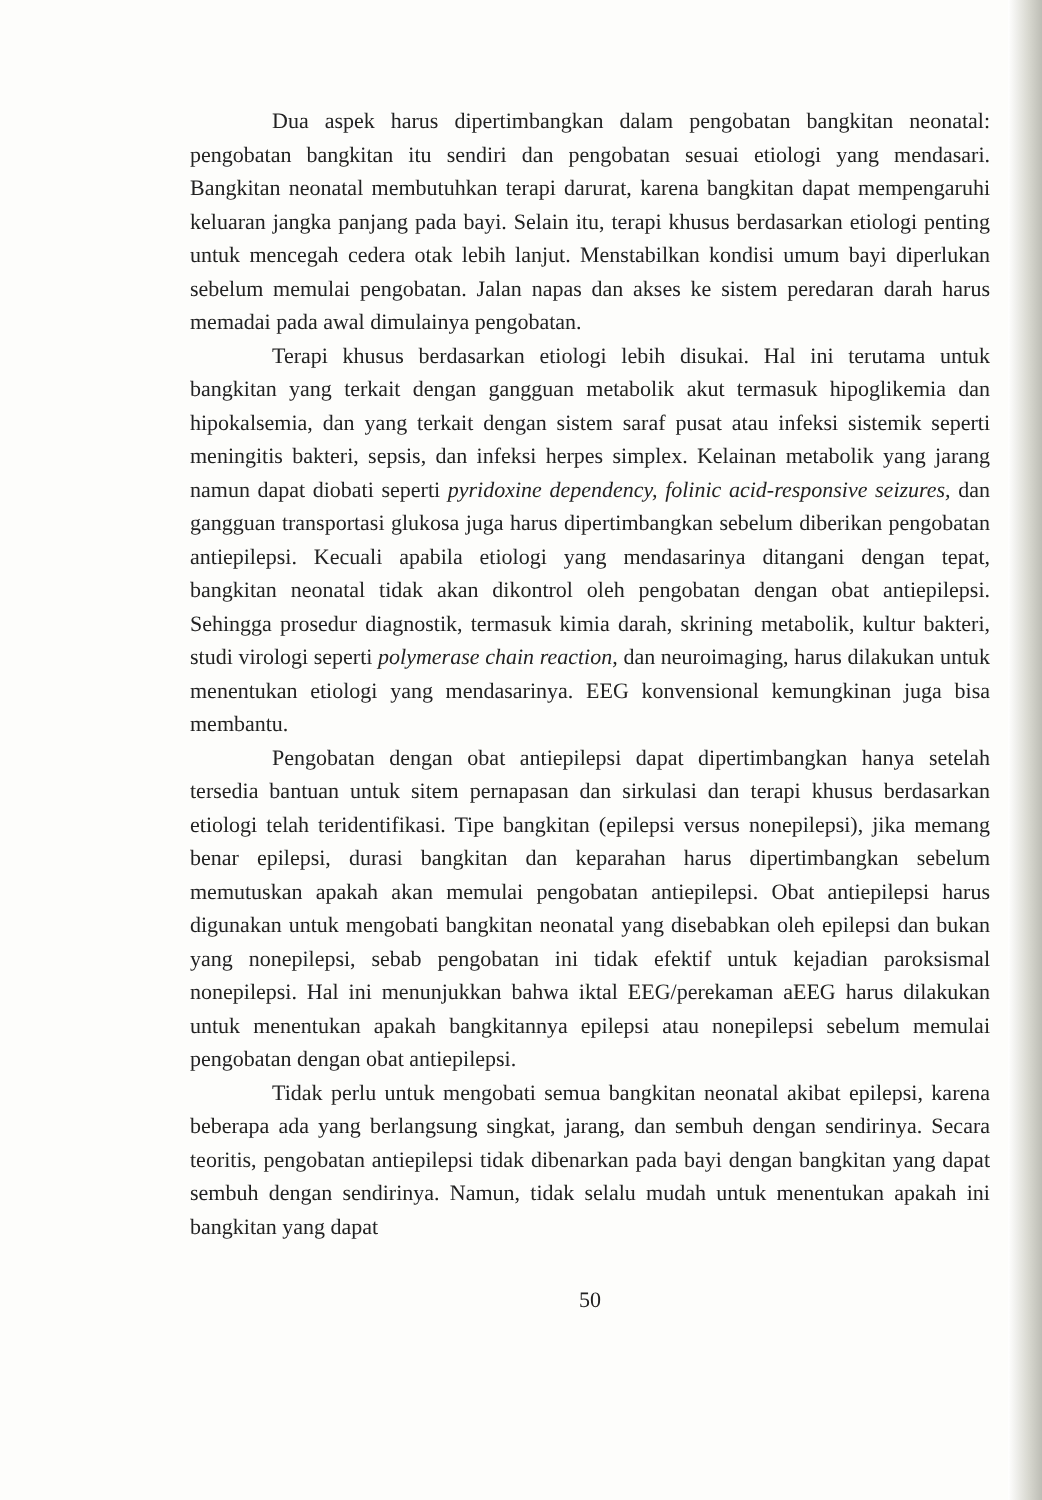Dua aspek harus dipertimbangkan dalam pengobatan bangkitan neonatal: pengobatan bangkitan itu sendiri dan pengobatan sesuai etiologi yang mendasari. Bangkitan neonatal membutuhkan terapi darurat, karena bangkitan dapat mempengaruhi keluaran jangka panjang pada bayi. Selain itu, terapi khusus berdasarkan etiologi penting untuk mencegah cedera otak lebih lanjut. Menstabilkan kondisi umum bayi diperlukan sebelum memulai pengobatan. Jalan napas dan akses ke sistem peredaran darah harus memadai pada awal dimulainya pengobatan.
Terapi khusus berdasarkan etiologi lebih disukai. Hal ini terutama untuk bangkitan yang terkait dengan gangguan metabolik akut termasuk hipoglikemia dan hipokalsemia, dan yang terkait dengan sistem saraf pusat atau infeksi sistemik seperti meningitis bakteri, sepsis, dan infeksi herpes simplex. Kelainan metabolik yang jarang namun dapat diobati seperti pyridoxine dependency, folinic acid-responsive seizures, dan gangguan transportasi glukosa juga harus dipertimbangkan sebelum diberikan pengobatan antiepilepsi. Kecuali apabila etiologi yang mendasarinya ditangani dengan tepat, bangkitan neonatal tidak akan dikontrol oleh pengobatan dengan obat antiepilepsi. Sehingga prosedur diagnostik, termasuk kimia darah, skrining metabolik, kultur bakteri, studi virologi seperti polymerase chain reaction, dan neuroimaging, harus dilakukan untuk menentukan etiologi yang mendasarinya. EEG konvensional kemungkinan juga bisa membantu.
Pengobatan dengan obat antiepilepsi dapat dipertimbangkan hanya setelah tersedia bantuan untuk sitem pernapasan dan sirkulasi dan terapi khusus berdasarkan etiologi telah teridentifikasi. Tipe bangkitan (epilepsi versus nonepilepsi), jika memang benar epilepsi, durasi bangkitan dan keparahan harus dipertimbangkan sebelum memutuskan apakah akan memulai pengobatan antiepilepsi. Obat antiepilepsi harus digunakan untuk mengobati bangkitan neonatal yang disebabkan oleh epilepsi dan bukan yang nonepilepsi, sebab pengobatan ini tidak efektif untuk kejadian paroksismal nonepilepsi. Hal ini menunjukkan bahwa iktal EEG/perekaman aEEG harus dilakukan untuk menentukan apakah bangkitannya epilepsi atau nonepilepsi sebelum memulai pengobatan dengan obat antiepilepsi.
Tidak perlu untuk mengobati semua bangkitan neonatal akibat epilepsi, karena beberapa ada yang berlangsung singkat, jarang, dan sembuh dengan sendirinya. Secara teoritis, pengobatan antiepilepsi tidak dibenarkan pada bayi dengan bangkitan yang dapat sembuh dengan sendirinya. Namun, tidak selalu mudah untuk menentukan apakah ini bangkitan yang dapat
50